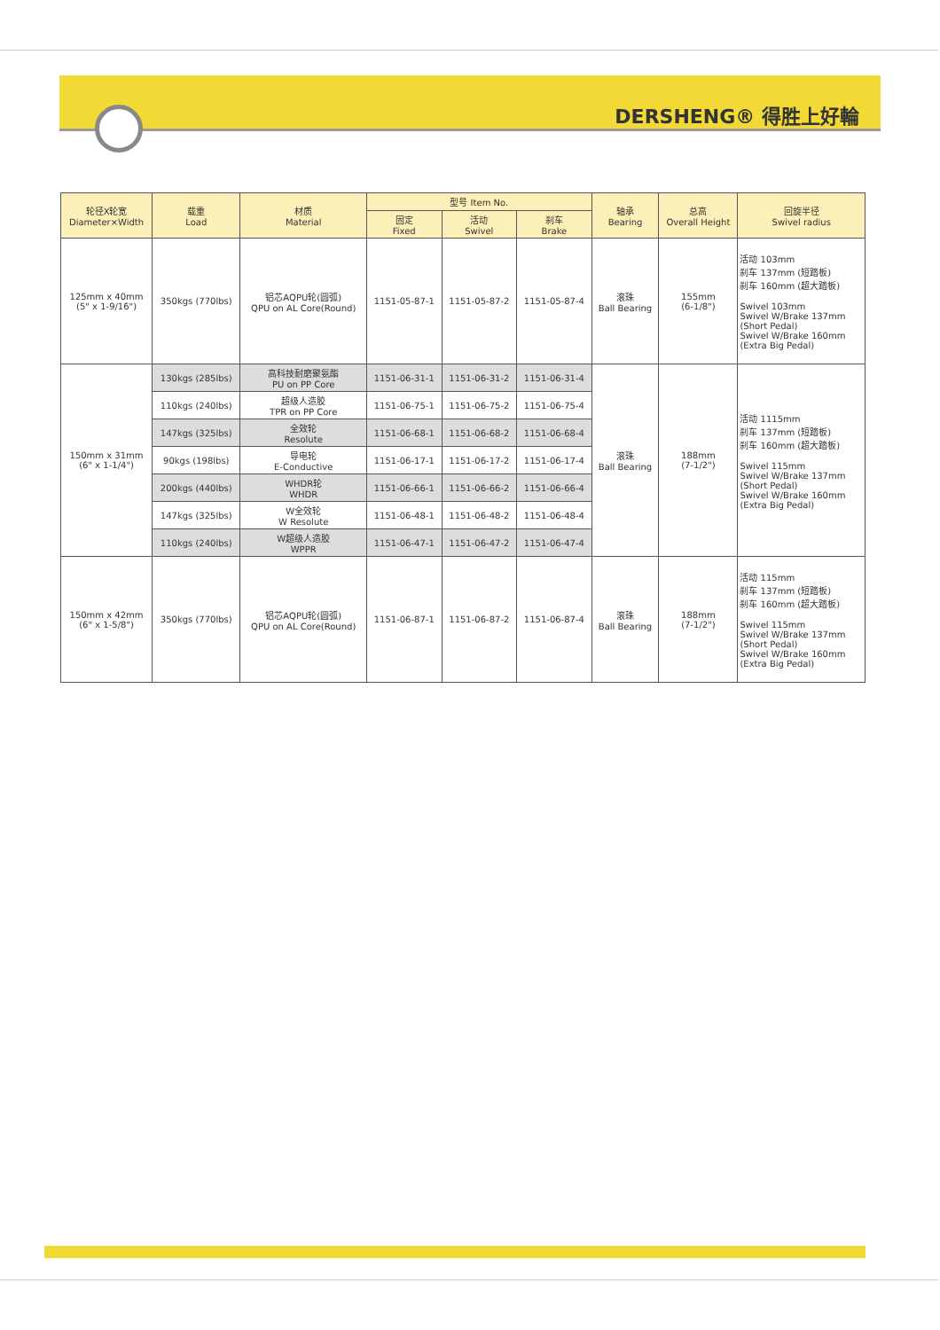DERSHENG® 得胜上好輪
| 轮径X轮宽 Diameter×Width | 载重 Load | 材质 Material | 型号 Item No. | | | 轴承 Bearing | 总高 Overall Height | 回旋半径 Swivel radius |
| --- | --- | --- | --- | --- | --- | --- | --- | --- |
| | | | 固定 Fixed | 活动 Swivel | 刹车 Brake | | | |
| 125mm x 40mm (5" x 1-9/16") | 350kgs (770lbs) | 铝芯AQPU轮(圆弧) QPU on AL Core(Round) | 1151-05-87-1 | 1151-05-87-2 | 1151-05-87-4 | 滚珠 Ball Bearing | 155mm (6-1/8") | 活动 103mm 刹车 137mm (短踏板) 刹车 160mm (超大踏板) Swivel 103mm Swivel W/Brake 137mm (Short Pedal) Swivel W/Brake 160mm (Extra Big Pedal) |
| 150mm x 31mm (6" x 1-1/4") | 130kgs (285lbs) | 高科技耐磨聚氨酯 PU on PP Core | 1151-06-31-1 | 1151-06-31-2 | 1151-06-31-4 | 滚珠 Ball Bearing | 188mm (7-1/2") | 活动 1115mm 刹车 137mm (短踏板) 刹车 160mm (超大踏板) Swivel 115mm Swivel W/Brake 137mm (Short Pedal) Swivel W/Brake 160mm (Extra Big Pedal) |
| | 110kgs (240lbs) | 超级人造胶 TPR on PP Core | 1151-06-75-1 | 1151-06-75-2 | 1151-06-75-4 | | | |
| | 147kgs (325lbs) | 全效轮 Resolute | 1151-06-68-1 | 1151-06-68-2 | 1151-06-68-4 | | | |
| | 90kgs (198lbs) | 导电轮 E-Conductive | 1151-06-17-1 | 1151-06-17-2 | 1151-06-17-4 | | | |
| | 200kgs (440lbs) | WHDR轮 WHDR | 1151-06-66-1 | 1151-06-66-2 | 1151-06-66-4 | | | |
| | 147kgs (325lbs) | W全效轮 W Resolute | 1151-06-48-1 | 1151-06-48-2 | 1151-06-48-4 | | | |
| | 110kgs (240lbs) | W超级人造胶 WPPR | 1151-06-47-1 | 1151-06-47-2 | 1151-06-47-4 | | | |
| 150mm x 42mm (6" x 1-5/8") | 350kgs (770lbs) | 铝芯AQPU轮(圆弧) QPU on AL Core(Round) | 1151-06-87-1 | 1151-06-87-2 | 1151-06-87-4 | 滚珠 Ball Bearing | 188mm (7-1/2") | 活动 115mm 刹车 137mm (短踏板) 刹车 160mm (超大踏板) Swivel 115mm Swivel W/Brake 137mm (Short Pedal) Swivel W/Brake 160mm (Extra Big Pedal) |